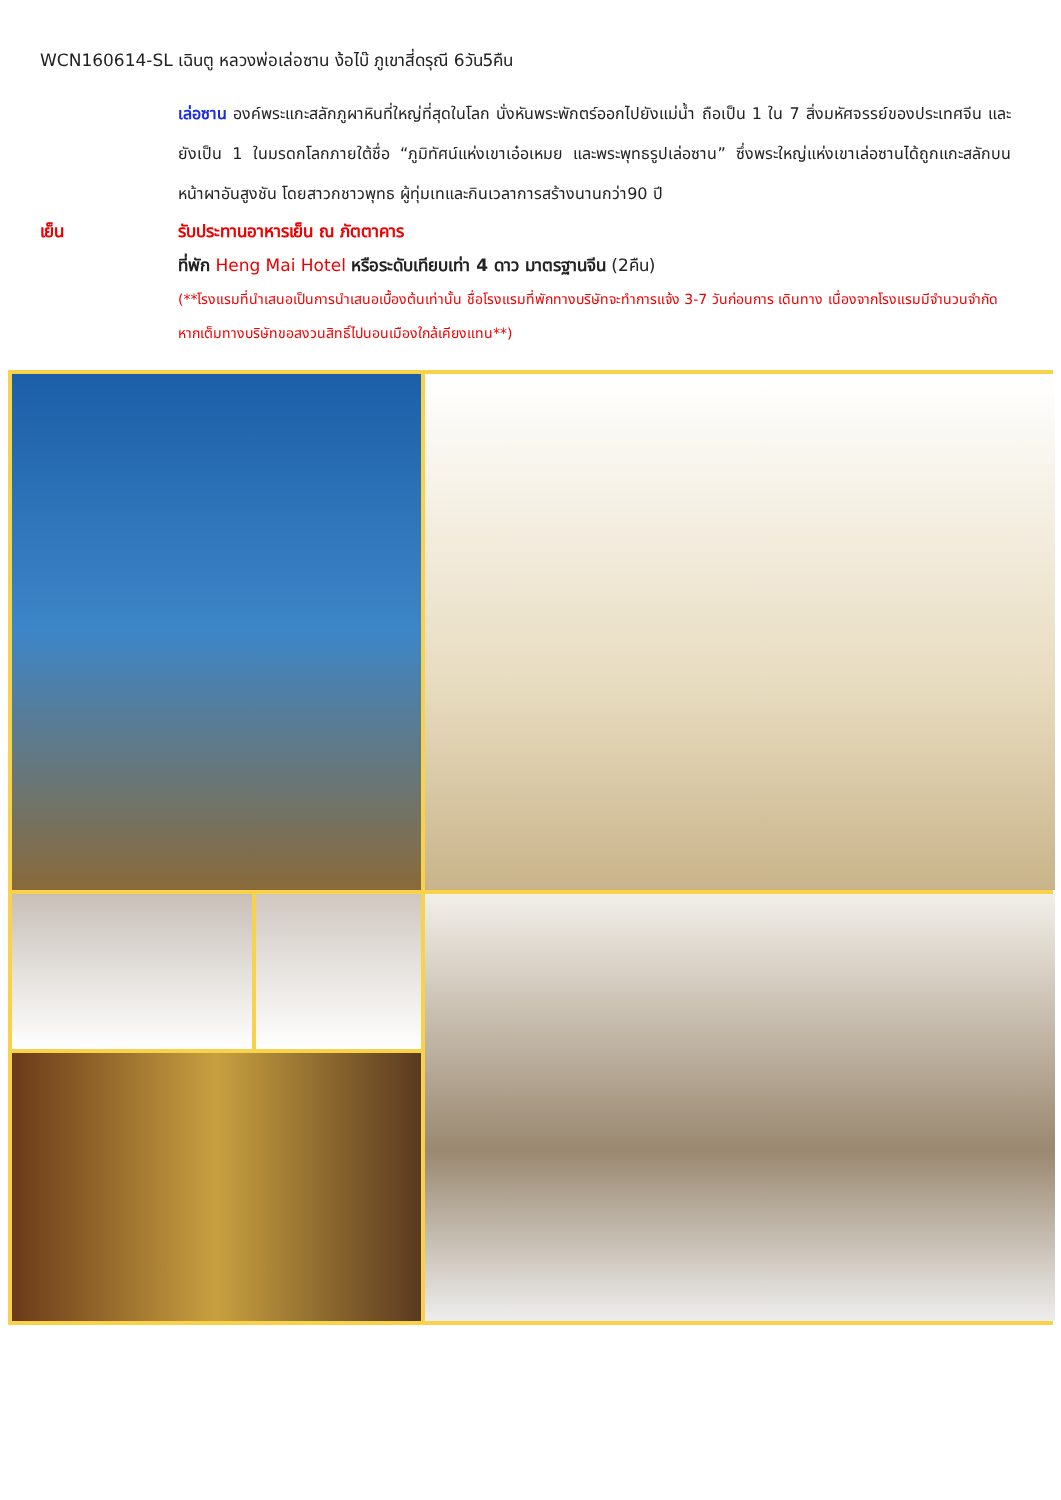WCN160614-SL เฉินตู หลวงพ่อเล่อซาน ง้อไบ๊ ภูเขาสี่ดรุณี 6วัน5คืน
เล่อซาน องค์พระแกะสลักภูผาหินที่ใหญ่ที่สุดในโลก นั่งหันพระพักตร์ออกไปยังแม่น้ำ ถือเป็น 1 ใน 7 สิ่งมหัศจรรย์ของประเทศจีน และยังเป็น 1 ในมรดกโลกภายใต้ชื่อ “ภูมิทัศน์แห่งเขาเอ๋อเหมย และพระพุทธรูปเล่อซาน” ซึ่งพระใหญ่แห่งเขาเล่อซานได้ถูกแกะสลักบนหน้าผาอันสูงชัน โดยสาวกชาวพุทธ ผู้ทุ่มเทและกินเวลาการสร้างนานกว่า90 ปี
เย็น รับประทานอาหารเย็น ณ ภัตตาคาร
ที่พัก Heng Mai Hotel หรือระดับเทียบเท่า 4 ดาว มาตรฐานจีน (2คืน)
(**โรงแรมที่นำเสนอเป็นการนำเสนอเบื้องต้นเท่านั้น ชื่อโรงแรมที่พักทางบริษัทจะทำการแจ้ง 3-7 วันก่อนการ เดินทาง เนื่องจากโรงแรมมีจำนวนจำกัด หากเต็มทางบริษัทขอสงวนสิทธิ์ไปนอนเมืองใกล้เคียงแทน**)